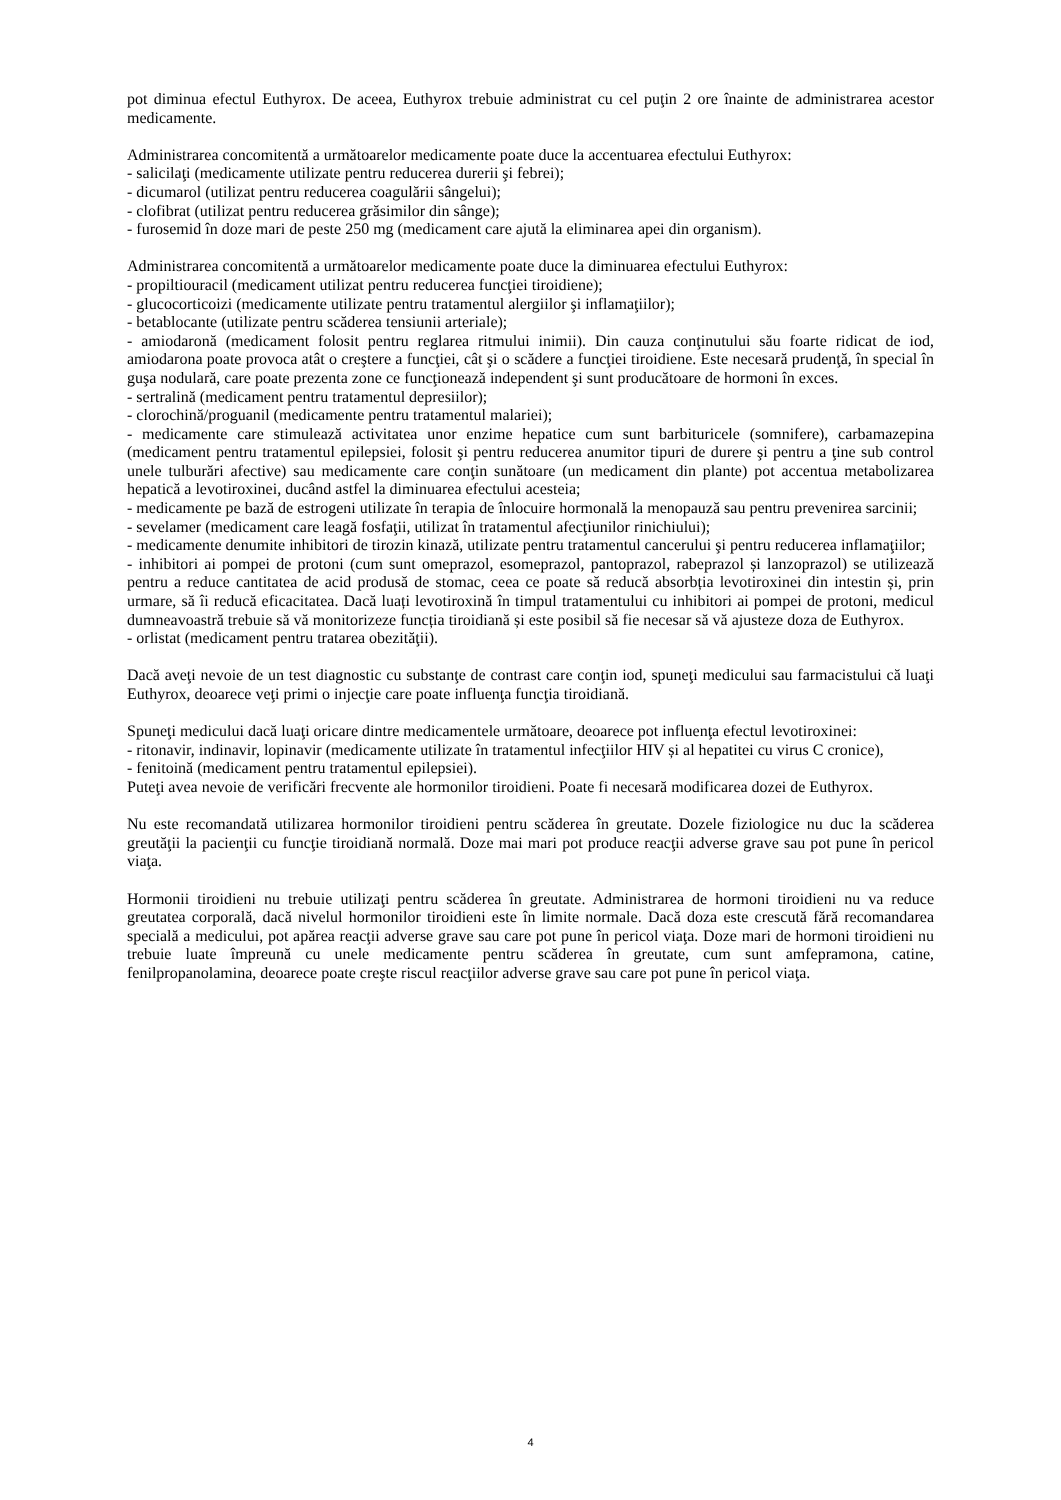pot diminua efectul Euthyrox. De aceea, Euthyrox trebuie administrat cu cel puţin 2 ore înainte de administrarea acestor medicamente.
Administrarea concomitentă a următoarelor medicamente poate duce la accentuarea efectului Euthyrox:
- salicilaţi (medicamente utilizate pentru reducerea durerii şi febrei);
- dicumarol (utilizat pentru reducerea coagulării sângelui);
- clofibrat (utilizat pentru reducerea grăsimilor din sânge);
- furosemid în doze mari de peste 250 mg (medicament care ajută la eliminarea apei din organism).
Administrarea concomitentă a următoarelor medicamente poate duce la diminuarea efectului Euthyrox:
- propiltiouracil (medicament utilizat pentru reducerea funcţiei tiroidiene);
- glucocorticoizi (medicamente utilizate pentru tratamentul alergiilor şi inflamaţiilor);
- betablocante (utilizate pentru scăderea tensiunii arteriale);
- amiodaronă (medicament folosit pentru reglarea ritmului inimii). Din cauza conţinutului său foarte ridicat de iod, amiodarona poate provoca atât o creştere a funcţiei, cât şi o scădere a funcţiei tiroidiene. Este necesară prudenţă, în special în guşa nodulară, care poate prezenta zone ce funcţionează independent şi sunt producătoare de hormoni în exces.
- sertralină (medicament pentru tratamentul depresiilor);
- clorochină/proguanil (medicamente pentru tratamentul malariei);
- medicamente care stimulează activitatea unor enzime hepatice cum sunt barbituricele (somnifere), carbamazepina (medicament pentru tratamentul epilepsiei, folosit şi pentru reducerea anumitor tipuri de durere şi pentru a ţine sub control unele tulburări afective) sau medicamente care conţin sunătoare (un medicament din plante) pot accentua metabolizarea hepatică a levotiroxinei, ducând astfel la diminuarea efectului acesteia;
- medicamente pe bază de estrogeni utilizate în terapia de înlocuire hormonală la menopauză sau pentru prevenirea sarcinii;
- sevelamer (medicament care leagă fosfaţii, utilizat în tratamentul afecţiunilor rinichiului);
- medicamente denumite inhibitori de tirozin kinază, utilizate pentru tratamentul cancerului şi pentru reducerea inflamaţiilor;
- inhibitori ai pompei de protoni (cum sunt omeprazol, esomeprazol, pantoprazol, rabeprazol și lanzoprazol) se utilizează pentru a reduce cantitatea de acid produsă de stomac, ceea ce poate să reducă absorbția levotiroxinei din intestin și, prin urmare, să îi reducă eficacitatea. Dacă luați levotiroxină în timpul tratamentului cu inhibitori ai pompei de protoni, medicul dumneavoastră trebuie să vă monitorizeze funcția tiroidiană și este posibil să fie necesar să vă ajusteze doza de Euthyrox.
- orlistat (medicament pentru tratarea obezităţii).
Dacă aveţi nevoie de un test diagnostic cu substanţe de contrast care conţin iod, spuneţi medicului sau farmacistului că luaţi Euthyrox, deoarece veţi primi o injecţie care poate influenţa funcţia tiroidiană.
Spuneţi medicului dacă luaţi oricare dintre medicamentele următoare, deoarece pot influenţa efectul levotiroxinei:
- ritonavir, indinavir, lopinavir (medicamente utilizate în tratamentul infecţiilor HIV și al hepatitei cu virus C cronice),
- fenitoină (medicament pentru tratamentul epilepsiei).
Puteţi avea nevoie de verificări frecvente ale hormonilor tiroidieni. Poate fi necesară modificarea dozei de Euthyrox.
Nu este recomandată utilizarea hormonilor tiroidieni pentru scăderea în greutate. Dozele fiziologice nu duc la scăderea greutăţii la pacienţii cu funcţie tiroidiană normală. Doze mai mari pot produce reacţii adverse grave sau pot pune în pericol viaţa.
Hormonii tiroidieni nu trebuie utilizaţi pentru scăderea în greutate. Administrarea de hormoni tiroidieni nu va reduce greutatea corporală, dacă nivelul hormonilor tiroidieni este în limite normale. Dacă doza este crescută fără recomandarea specială a medicului, pot apărea reacţii adverse grave sau care pot pune în pericol viaţa. Doze mari de hormoni tiroidieni nu trebuie luate împreună cu unele medicamente pentru scăderea în greutate, cum sunt amfepramona, catine, fenilpropanolamina, deoarece poate creşte riscul reacţiilor adverse grave sau care pot pune în pericol viaţa.
4